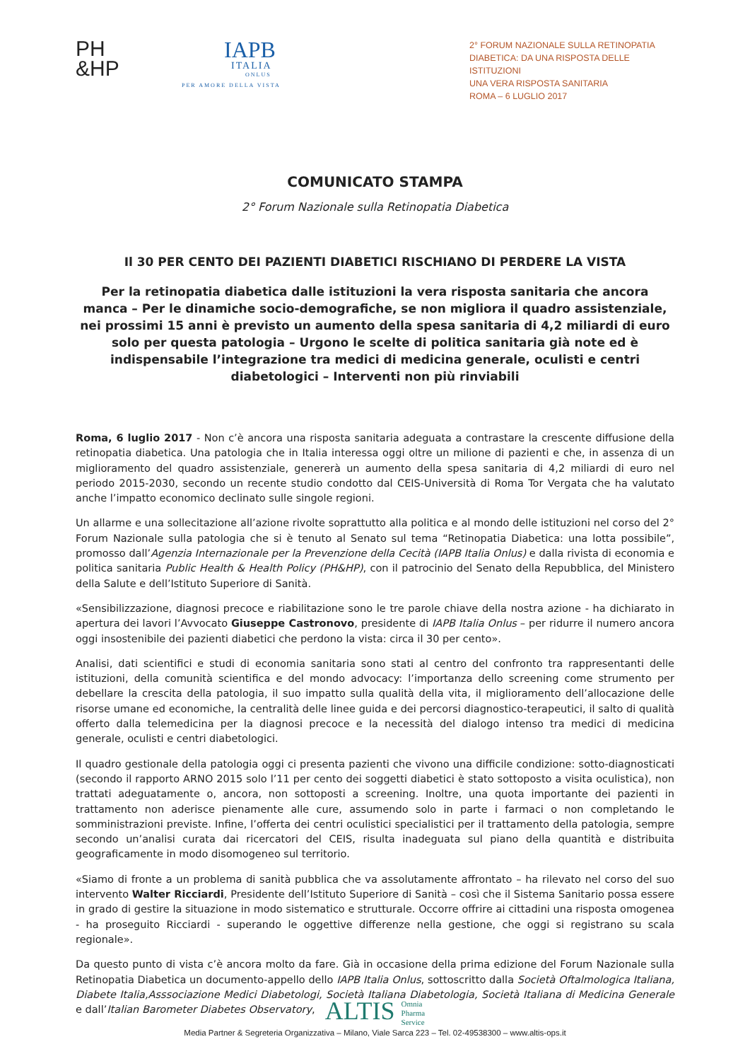PH
&HP
IAPB
ITALIA
ONLUS
PER AMORE DELLA VISTA
2° FORUM NAZIONALE SULLA RETINOPATIA
DIABETICA: DA UNA RISPOSTA DELLE ISTITUZIONI
UNA VERA RISPOSTA SANITARIA
ROMA – 6 LUGLIO 2017
COMUNICATO STAMPA
2° Forum Nazionale sulla Retinopatia Diabetica
Il 30 PER CENTO DEI PAZIENTI DIABETICI RISCHIANO DI PERDERE LA VISTA
Per la retinopatia diabetica dalle istituzioni la vera risposta sanitaria che ancora manca – Per le dinamiche socio-demografiche, se non migliora il quadro assistenziale, nei prossimi 15 anni è previsto un aumento della spesa sanitaria di 4,2 miliardi di euro solo per questa patologia – Urgono le scelte di politica sanitaria già note ed è indispensabile l’integrazione tra medici di medicina generale, oculisti e centri diabetologici – Interventi non più rinviabili
Roma, 6 luglio 2017 - Non c’è ancora una risposta sanitaria adeguata a contrastare la crescente diffusione della retinopatia diabetica. Una patologia che in Italia interessa oggi oltre un milione di pazienti e che, in assenza di un miglioramento del quadro assistenziale, genererà un aumento della spesa sanitaria di 4,2 miliardi di euro nel periodo 2015-2030, secondo un recente studio condotto dal CEIS-Università di Roma Tor Vergata che ha valutato anche l’impatto economico declinato sulle singole regioni.
Un allarme e una sollecitazione all’azione rivolte soprattutto alla politica e al mondo delle istituzioni nel corso del 2° Forum Nazionale sulla patologia che si è tenuto al Senato sul tema “Retinopatia Diabetica: una lotta possibile”, promosso dall’Agenzia Internazionale per la Prevenzione della Cecità (IAPB Italia Onlus) e dalla rivista di economia e politica sanitaria Public Health & Health Policy (PH&HP), con il patrocinio del Senato della Repubblica, del Ministero della Salute e dell’Istituto Superiore di Sanità.
«Sensibilizzazione, diagnosi precoce e riabilitazione sono le tre parole chiave della nostra azione - ha dichiarato in apertura dei lavori l’Avvocato Giuseppe Castronovo, presidente di IAPB Italia Onlus – per ridurre il numero ancora oggi insostenibile dei pazienti diabetici che perdono la vista: circa il 30 per cento».
Analisi, dati scientifici e studi di economia sanitaria sono stati al centro del confronto tra rappresentanti delle istituzioni, della comunità scientifica e del mondo advocacy: l’importanza dello screening come strumento per debellare la crescita della patologia, il suo impatto sulla qualità della vita, il miglioramento dell’allocazione delle risorse umane ed economiche, la centralità delle linee guida e dei percorsi diagnostico-terapeutici, il salto di qualità offerto dalla telemedicina per la diagnosi precoce e la necessità del dialogo intenso tra medici di medicina generale, oculisti e centri diabetologici.
Il quadro gestionale della patologia oggi ci presenta pazienti che vivono una difficile condizione: sotto-diagnosticati (secondo il rapporto ARNO 2015 solo l’11 per cento dei soggetti diabetici è stato sottoposto a visita oculistica), non trattati adeguatamente o, ancora, non sottoposti a screening. Inoltre, una quota importante dei pazienti in trattamento non aderisce pienamente alle cure, assumendo solo in parte i farmaci o non completando le somministrazioni previste. Infine, l’offerta dei centri oculistici specialistici per il trattamento della patologia, sempre secondo un’analisi curata dai ricercatori del CEIS, risulta inadeguata sul piano della quantità e distribuita geograficamente in modo disomogeneo sul territorio.
«Siamo di fronte a un problema di sanità pubblica che va assolutamente affrontato – ha rilevato nel corso del suo intervento Walter Ricciardi, Presidente dell’Istituto Superiore di Sanità – così che il Sistema Sanitario possa essere in grado di gestire la situazione in modo sistematico e strutturale. Occorre offrire ai cittadini una risposta omogenea - ha proseguito Ricciardi - superando le oggettive differenze nella gestione, che oggi si registrano su scala regionale».
Da questo punto di vista c’è ancora molto da fare. Già in occasione della prima edizione del Forum Nazionale sulla Retinopatia Diabetica un documento-appello dello IAPB Italia Onlus, sottoscritto dalla Società Oftalmologica Italiana, Diabete Italia,Asssociazione Medici Diabetologi, Società Italiana Diabetologia, Società Italiana di Medicina Generale e dall’Italian Barometer Diabetes Observatory,
ALTIS Omnia
Pharma
Service
Media Partner & Segreteria Organizzativa – Milano, Viale Sarca 223 – Tel. 02-49538300 – www.altis-ops.it